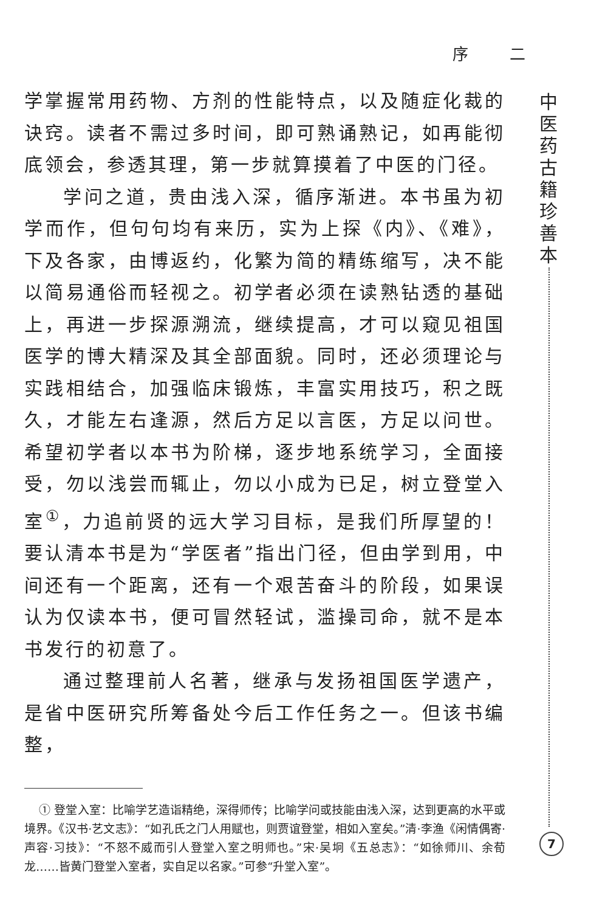序 二
中医药古籍珍善本
学掌握常用药物、方剂的性能特点，以及随症化裁的诀窍。读者不需过多时间，即可熟诵熟记，如再能彻底领会，参透其理，第一步就算摸着了中医的门径。
学问之道，贵由浅入深，循序渐进。本书虽为初学而作，但句句均有来历，实为上探《内》、《难》，下及各家，由博返约，化繁为简的精练缩写，决不能以简易通俗而轻视之。初学者必须在读熟钻透的基础上，再进一步探源溯流，继续提高，才可以窥见祖国医学的博大精深及其全部面貌。同时，还必须理论与实践相结合，加强临床锻炼，丰富实用技巧，积之既久，才能左右逢源，然后方足以言医，方足以问世。希望初学者以本书为阶梯，逐步地系统学习，全面接受，勿以浅尝而辄止，勿以小成为已足，树立登堂入室<sup>①</sup>，力追前贤的远大学习目标，是我们所厚望的！要认清本书是为“学医者”指出门径，但由学到用，中间还有一个距离，还有一个艰苦奋斗的阶段，如果误认为仅读本书，便可冒然轻试，滥操司命，就不是本书发行的初意了。
通过整理前人名著，继承与发扬祖国医学遗产，是省中医研究所筹备处今后工作任务之一。但该书编整，
① 登堂入室：比喻学艺造诣精绝，深得师传；比喻学问或技能由浅入深，达到更高的水平或境界。《汉书·艺文志》：“如孔氏之门人用赋也，则贾谊登堂，相如入室矣。”清·李渔《闲情偶寄·声容·习技》：“不怒不威而引人登堂入室之明师也。”宋·吴坰《五总志》：“如徐师川、余荀龙……皆黄门登堂入室者，实自足以名家。”可参“升堂入室”。
7